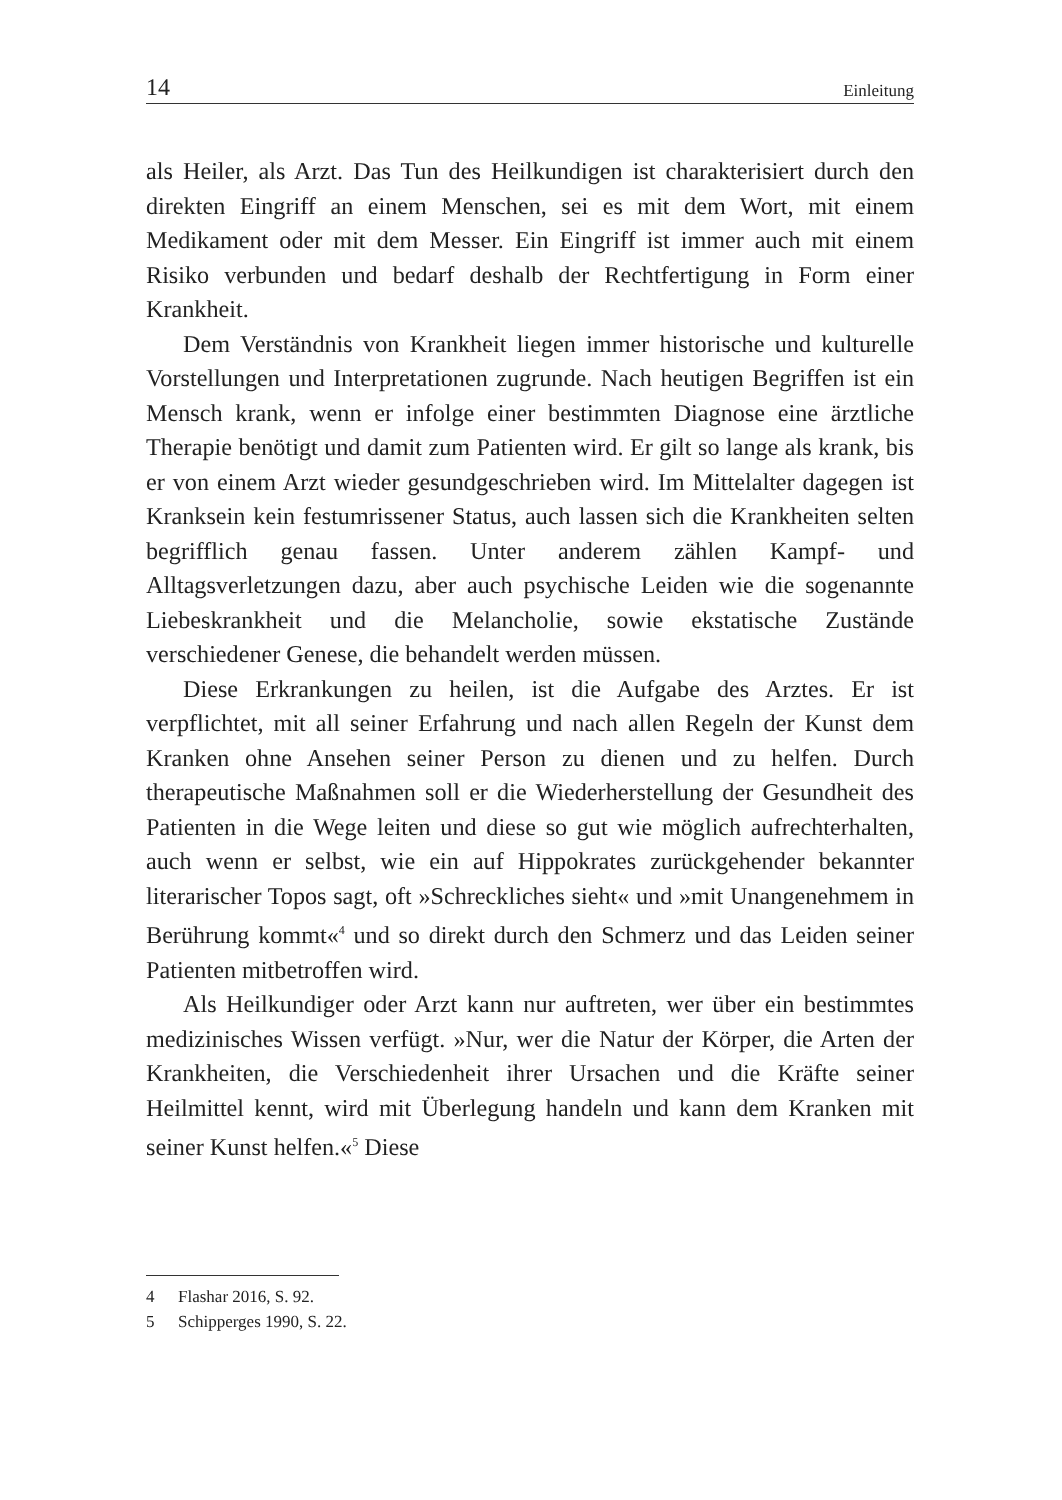14 Einleitung
als Heiler, als Arzt. Das Tun des Heilkundigen ist charakterisiert durch den direkten Eingriff an einem Menschen, sei es mit dem Wort, mit einem Medikament oder mit dem Messer. Ein Eingriff ist immer auch mit einem Risiko verbunden und bedarf deshalb der Rechtfertigung in Form einer Krankheit.
Dem Verständnis von Krankheit liegen immer historische und kulturelle Vorstellungen und Interpretationen zugrunde. Nach heutigen Begriffen ist ein Mensch krank, wenn er infolge einer bestimmten Diagnose eine ärztliche Therapie benötigt und damit zum Patienten wird. Er gilt so lange als krank, bis er von einem Arzt wieder gesundgeschrieben wird. Im Mittelalter dagegen ist Kranksein kein festumrissener Status, auch lassen sich die Krankheiten selten begrifflich genau fassen. Unter anderem zählen Kampf- und Alltagsverletzungen dazu, aber auch psychische Leiden wie die sogenannte Liebeskrankheit und die Melancholie, sowie ekstatische Zustände verschiedener Genese, die behandelt werden müssen.
Diese Erkrankungen zu heilen, ist die Aufgabe des Arztes. Er ist verpflichtet, mit all seiner Erfahrung und nach allen Regeln der Kunst dem Kranken ohne Ansehen seiner Person zu dienen und zu helfen. Durch therapeutische Maßnahmen soll er die Wiederherstellung der Gesundheit des Patienten in die Wege leiten und diese so gut wie möglich aufrechterhalten, auch wenn er selbst, wie ein auf Hippokrates zurückgehender bekannter literarischer Topos sagt, oft »Schreckliches sieht« und »mit Unangenehmem in Berührung kommt«<sup>4</sup> und so direkt durch den Schmerz und das Leiden seiner Patienten mitbetroffen wird.
Als Heilkundiger oder Arzt kann nur auftreten, wer über ein bestimmtes medizinisches Wissen verfügt. »Nur, wer die Natur der Körper, die Arten der Krankheiten, die Verschiedenheit ihrer Ursachen und die Kräfte seiner Heilmittel kennt, wird mit Überlegung handeln und kann dem Kranken mit seiner Kunst helfen.«<sup>5</sup> Diese
4 Flashar 2016, S. 92.
5 Schipperges 1990, S. 22.